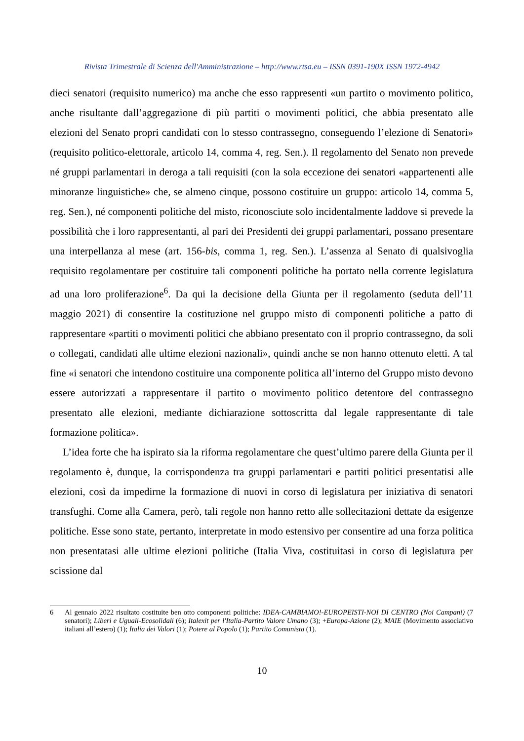Rivista Trimestrale di Scienza dell'Amministrazione – http://www.rtsa.eu – ISSN 0391-190X ISSN 1972-4942
dieci senatori (requisito numerico) ma anche che esso rappresenti «un partito o movimento politico, anche risultante dall’aggregazione di più partiti o movimenti politici, che abbia presentato alle elezioni del Senato propri candidati con lo stesso contrassegno, conseguendo l’elezione di Senatori» (requisito politico-elettorale, articolo 14, comma 4, reg. Sen.). Il regolamento del Senato non prevede né gruppi parlamentari in deroga a tali requisiti (con la sola eccezione dei senatori «appartenenti alle minoranze linguistiche» che, se almeno cinque, possono costituire un gruppo: articolo 14, comma 5, reg. Sen.), né componenti politiche del misto, riconosciute solo incidentalmente laddove si prevede la possibilità che i loro rappresentanti, al pari dei Presidenti dei gruppi parlamentari, possano presentare una interpellanza al mese (art. 156-bis, comma 1, reg. Sen.). L’assenza al Senato di qualsivoglia requisito regolamentare per costituire tali componenti politiche ha portato nella corrente legislatura ad una loro proliferazione<sup>6</sup>. Da qui la decisione della Giunta per il regolamento (seduta dell’11 maggio 2021) di consentire la costituzione nel gruppo misto di componenti politiche a patto di rappresentare «partiti o movimenti politici che abbiano presentato con il proprio contrassegno, da soli o collegati, candidati alle ultime elezioni nazionali», quindi anche se non hanno ottenuto eletti. A tal fine «i senatori che intendono costituire una componente politica all’interno del Gruppo misto devono essere autorizzati a rappresentare il partito o movimento politico detentore del contrassegno presentato alle elezioni, mediante dichiarazione sottoscritta dal legale rappresentante di tale formazione politica».
L’idea forte che ha ispirato sia la riforma regolamentare che quest’ultimo parere della Giunta per il regolamento è, dunque, la corrispondenza tra gruppi parlamentari e partiti politici presentatisi alle elezioni, così da impedirne la formazione di nuovi in corso di legislatura per iniziativa di senatori transfughi. Come alla Camera, però, tali regole non hanno retto alle sollecitazioni dettate da esigenze politiche. Esse sono state, pertanto, interpretate in modo estensivo per consentire ad una forza politica non presentatasi alle ultime elezioni politiche (Italia Viva, costituitasi in corso di legislatura per scissione dal
6 Al gennaio 2022 risultato costituite ben otto componenti politiche: IDEA-CAMBIAMO!-EUROPEISTI-NOI DI CENTRO (Noi Campani) (7 senatori); Liberi e Uguali-Ecosolidali (6); Italexit per l'Italia-Partito Valore Umano (3); +Europa-Azione (2); MAIE (Movimento associativo italiani all’estero) (1); Italia dei Valori (1); Potere al Popolo (1); Partito Comunista (1).
10